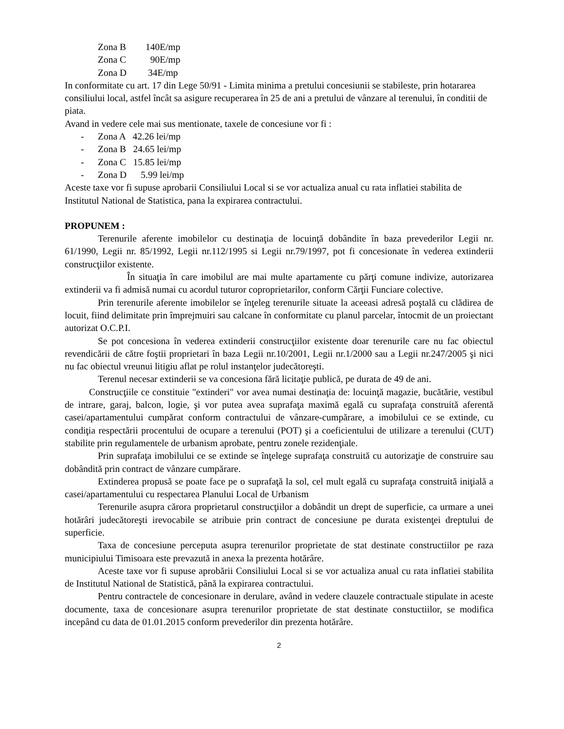Zona B 140E/mp
Zona C 90E/mp
Zona D 34E/mp
In conformitate cu art. 17 din Lege 50/91 - Limita minima a pretului concesiunii se stabileste, prin hotararea consiliului local, astfel încât sa asigure recuperarea în 25 de ani a pretului de vânzare al terenului, în conditii de piata.
Avand in vedere cele mai sus mentionate, taxele de concesiune vor fi :
- Zona A 42.26 lei/mp
- Zona B 24.65 lei/mp
- Zona C 15.85 lei/mp
- Zona D 5.99 lei/mp
Aceste taxe vor fi supuse aprobarii Consiliului Local si se vor actualiza anual cu rata inflatiei stabilita de Institutul National de Statistica, pana la expirarea contractului.
PROPUNEM :
Terenurile aferente imobilelor cu destinaţia de locuinţă dobândite în baza prevederilor Legii nr. 61/1990, Legii nr. 85/1992, Legii nr.112/1995 si Legii nr.79/1997, pot fi concesionate în vederea extinderii construcţiilor existente.
În situaţia în care imobilul are mai multe apartamente cu părţi comune indivize, autorizarea extinderii va fi admisă numai cu acordul tuturor coproprietarilor, conform Cărţii Funciare colective.
Prin terenurile aferente imobilelor se înţeleg terenurile situate la aceeasi adresă poştală cu clădirea de locuit, fiind delimitate prin împrejmuiri sau calcane în conformitate cu planul parcelar, întocmit de un proiectant autorizat O.C.P.I.
Se pot concesiona în vederea extinderii construcţiilor existente doar terenurile care nu fac obiectul revendicării de către foştii proprietari în baza Legii nr.10/2001, Legii nr.1/2000 sau a Legii nr.247/2005 şi nici nu fac obiectul vreunui litigiu aflat pe rolul instanţelor judecătoreşti.
Terenul necesar extinderii se va concesiona fără licitaţie publică, pe durata de 49 de ani.
Construcţiile ce constituie "extinderi" vor avea numai destinaţia de: locuinţă magazie, bucătărie, vestibul de intrare, garaj, balcon, logie, şi vor putea avea suprafaţa maximă egală cu suprafaţa construită aferentă casei/apartamentului cumpărat conform contractului de vânzare-cumpărare, a imobilului ce se extinde, cu condiţia respectării procentului de ocupare a terenului (POT) şi a coeficientului de utilizare a terenului (CUT) stabilite prin regulamentele de urbanism aprobate, pentru zonele rezidenţiale.
Prin suprafaţa imobilului ce se extinde se înţelege suprafaţa construită cu autorizaţie de construire sau dobândită prin contract de vânzare cumpărare.
Extinderea propusă se poate face pe o suprafaţă la sol, cel mult egală cu suprafaţa construită iniţială a casei/apartamentului cu respectarea Planului Local de Urbanism
Terenurile asupra cărora proprietarul construcţiilor a dobândit un drept de superficie, ca urmare a unei hotărâri judecătoreşti irevocabile se atribuie prin contract de concesiune pe durata existenţei dreptului de superficie.
Taxa de concesiune perceputa asupra terenurilor proprietate de stat destinate constructiilor pe raza municipiului Timisoara este prevazută in anexa la prezenta hotărâre.
Aceste taxe vor fi supuse aprobării Consiliului Local si se vor actualiza anual cu rata inflatiei stabilita de Institutul National de Statistică, până la expirarea contractului.
Pentru contractele de concesionare in derulare, având in vedere clauzele contractuale stipulate in aceste documente, taxa de concesionare asupra terenurilor proprietate de stat destinate constuctiilor, se modifica incepând cu data de 01.01.2015 conform prevederilor din prezenta hotărâre.
2